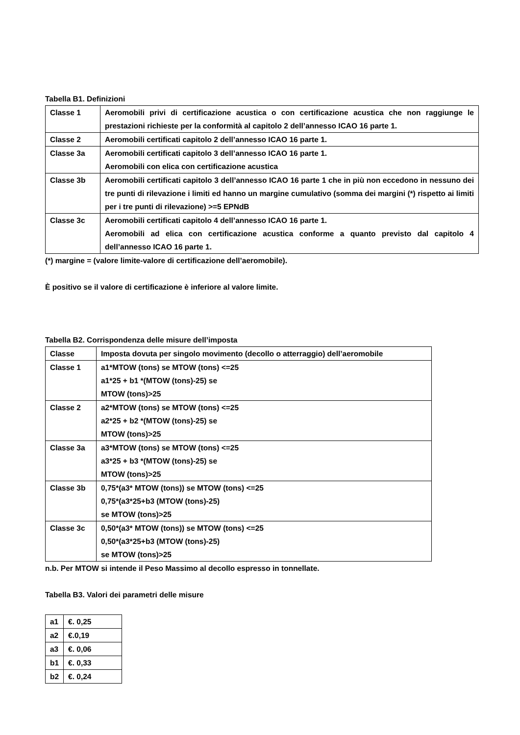Tabella B1. Definizioni
| Classe 1 | Aeromobili privi di certificazione acustica o con certificazione acustica che non raggiunge le prestazioni richieste per la conformità al capitolo 2 dell’annesso ICAO 16 parte 1. |
| Classe 2 | Aeromobili certificati capitolo 2 dell’annesso ICAO 16 parte 1. |
| Classe 3a | Aeromobili certificati capitolo 3 dell’annesso ICAO 16 parte 1. Aeromobili con elica con certificazione acustica |
| Classe 3b | Aeromobili certificati capitolo 3 dell’annesso ICAO 16 parte 1 che in più non eccedono in nessuno dei tre punti di rilevazione i limiti ed hanno un margine cumulativo (somma dei margini (*) rispetto ai limiti per i tre punti di rilevazione) >=5 EPNdB |
| Classe 3c | Aeromobili certificati capitolo 4 dell’annesso ICAO 16 parte 1. Aeromobili ad elica con certificazione acustica conforme a quanto previsto dal capitolo 4 dell’annesso ICAO 16 parte 1. |
(*) margine = (valore limite-valore di certificazione dell’aeromobile).
È positivo se il valore di certificazione è inferiore al valore limite.
Tabella B2. Corrispondenza delle misure dell’imposta
| Classe | Imposta dovuta per singolo movimento (decollo o atterraggio) dell’aeromobile |
| --- | --- |
| Classe 1 | a1*MTOW (tons) se MTOW (tons) <=25 a1*25 + b1 *(MTOW (tons)-25) se MTOW (tons)>25 |
| Classe 2 | a2*MTOW (tons) se MTOW (tons) <=25 a2*25 + b2 *(MTOW (tons)-25) se MTOW (tons)>25 |
| Classe 3a | a3*MTOW (tons) se MTOW (tons) <=25 a3*25 + b3 *(MTOW (tons)-25) se MTOW (tons)>25 |
| Classe 3b | 0,75*(a3* MTOW (tons)) se MTOW (tons) <=25 0,75*(a3*25+b3 (MTOW (tons)-25) se MTOW (tons)>25 |
| Classe 3c | 0,50*(a3* MTOW (tons)) se MTOW (tons) <=25 0,50*(a3*25+b3 (MTOW (tons)-25) se MTOW (tons)>25 |
n.b. Per MTOW si intende il Peso Massimo al decollo espresso in tonnellate.
Tabella B3. Valori dei parametri delle misure
| a1 | €. 0,25 |
| a2 | €.0,19 |
| a3 | €. 0,06 |
| b1 | €. 0,33 |
| b2 | €. 0,24 |